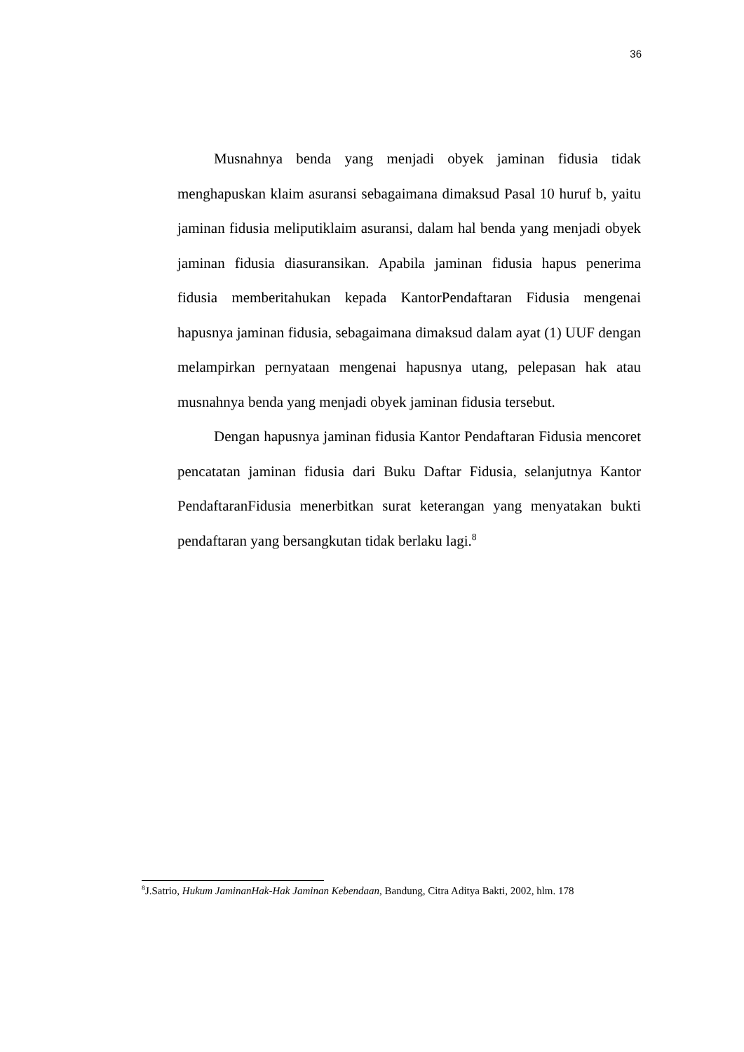36
Musnahnya benda yang menjadi obyek jaminan fidusia tidak menghapuskan klaim asuransi sebagaimana dimaksud Pasal 10 huruf b, yaitu jaminan fidusia meliputiklaim asuransi, dalam hal benda yang menjadi obyek jaminan fidusia diasuransikan. Apabila jaminan fidusia hapus penerima fidusia memberitahukan kepada KantorPendaftaran Fidusia mengenai hapusnya jaminan fidusia, sebagaimana dimaksud dalam ayat (1) UUF dengan melampirkan pernyataan mengenai hapusnya utang, pelepasan hak atau musnahnya benda yang menjadi obyek jaminan fidusia tersebut.
Dengan hapusnya jaminan fidusia Kantor Pendaftaran Fidusia mencoret pencatatan jaminan fidusia dari Buku Daftar Fidusia, selanjutnya Kantor PendaftaranFidusia menerbitkan surat keterangan yang menyatakan bukti pendaftaran yang bersangkutan tidak berlaku lagi.<sup>8</sup>
<sup>8</sup> J.Satrio, Hukum JaminanHak-Hak Jaminan Kebendaan, Bandung, Citra Aditya Bakti, 2002, hlm. 178